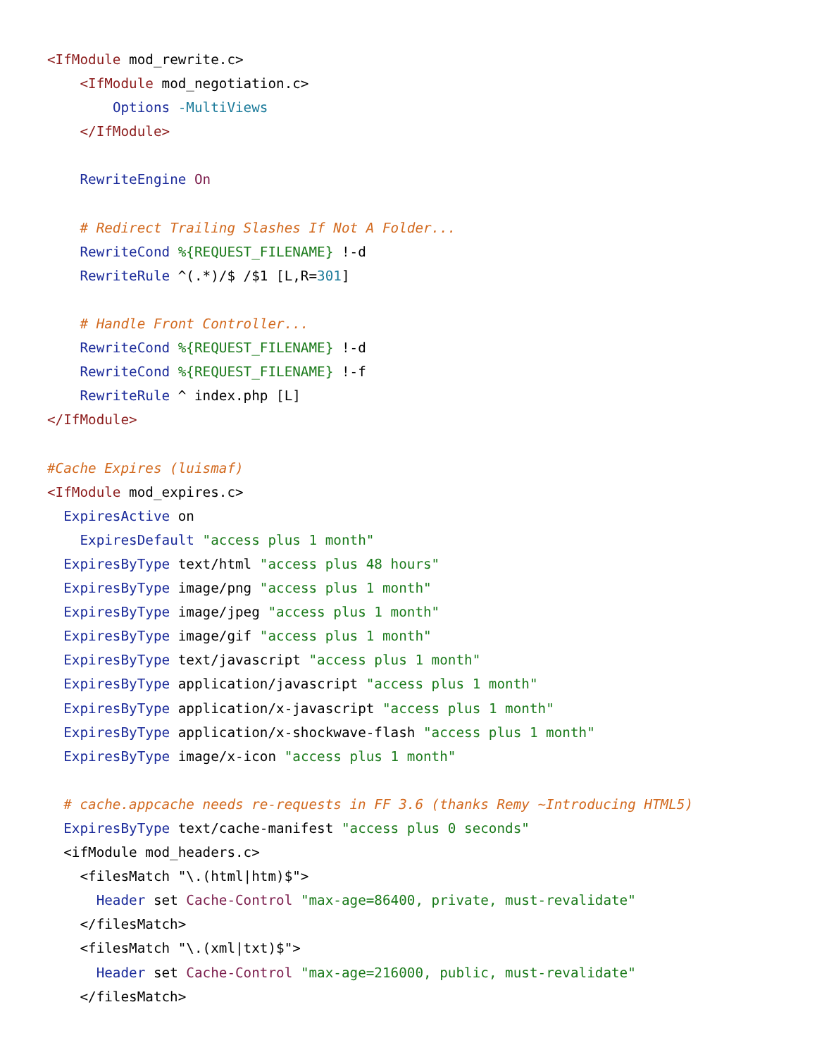<IfModule mod_rewrite.c>
    <IfModule mod_negotiation.c>
        Options -MultiViews
    </IfModule>

    RewriteEngine On

    # Redirect Trailing Slashes If Not A Folder...
    RewriteCond %{REQUEST_FILENAME} !-d
    RewriteRule ^(.*)/$ /$1 [L,R=301]

    # Handle Front Controller...
    RewriteCond %{REQUEST_FILENAME} !-d
    RewriteCond %{REQUEST_FILENAME} !-f
    RewriteRule ^ index.php [L]
</IfModule>

#Cache Expires (luismaf)
<IfModule mod_expires.c>
  ExpiresActive on
    ExpiresDefault "access plus 1 month"
  ExpiresByType text/html "access plus 48 hours"
  ExpiresByType image/png "access plus 1 month"
  ExpiresByType image/jpeg "access plus 1 month"
  ExpiresByType image/gif "access plus 1 month"
  ExpiresByType text/javascript "access plus 1 month"
  ExpiresByType application/javascript "access plus 1 month"
  ExpiresByType application/x-javascript "access plus 1 month"
  ExpiresByType application/x-shockwave-flash "access plus 1 month"
  ExpiresByType image/x-icon "access plus 1 month"

  # cache.appcache needs re-requests in FF 3.6 (thanks Remy ~Introducing HTML5)
  ExpiresByType text/cache-manifest "access plus 0 seconds"
  <ifModule mod_headers.c>
    <filesMatch "\.(html|htm)$">
      Header set Cache-Control "max-age=86400, private, must-revalidate"
    </filesMatch>
    <filesMatch "\.(xml|txt)$">
      Header set Cache-Control "max-age=216000, public, must-revalidate"
    </filesMatch>